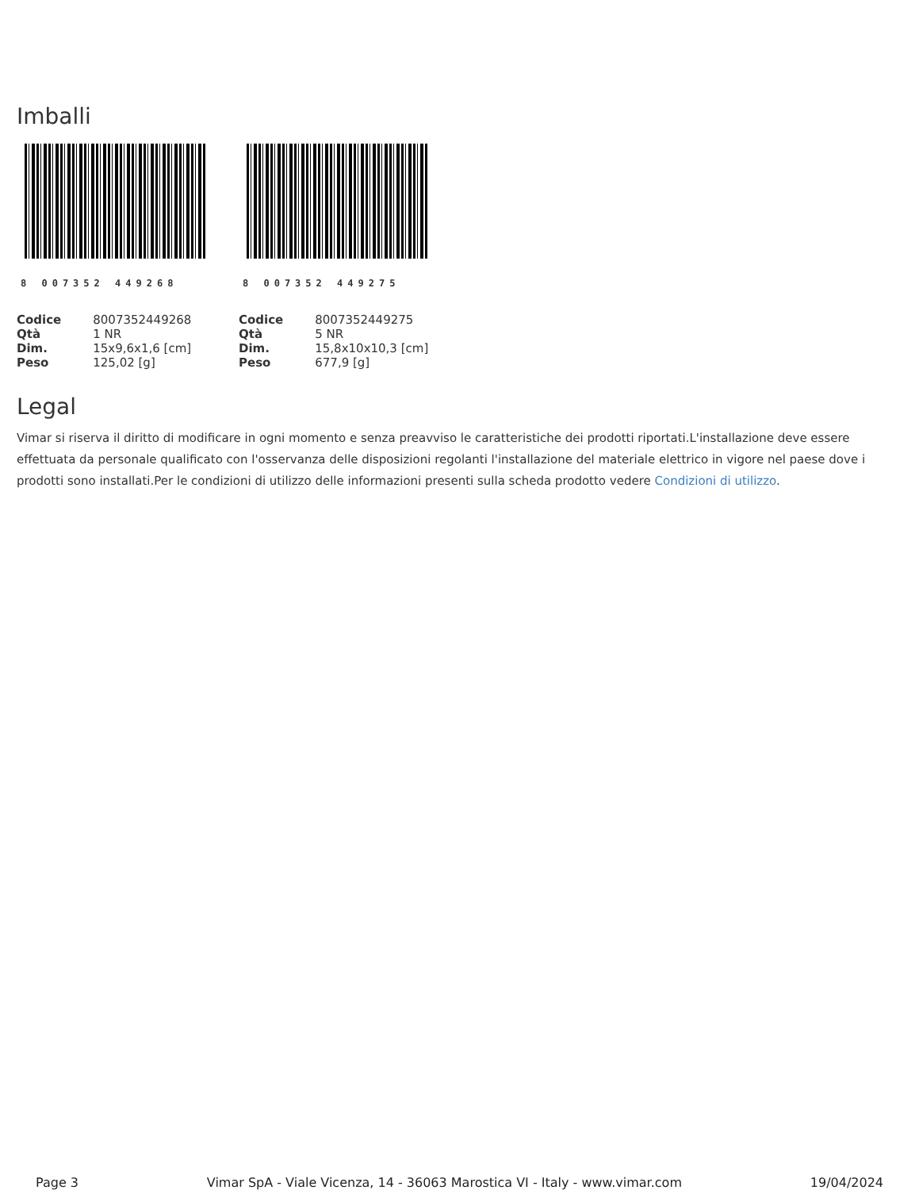Imballi
8 007352 449268
| Codice | 8007352449268 |
| Qtà | 1 NR |
| Dim. | 15x9,6x1,6 [cm] |
| Peso | 125,02 [g] |
8 007352 449275
| Codice | 8007352449275 |
| Qtà | 5 NR |
| Dim. | 15,8x10x10,3 [cm] |
| Peso | 677,9 [g] |
Legal
Vimar si riserva il diritto di modificare in ogni momento e senza preavviso le caratteristiche dei prodotti riportati.L'installazione deve essere effettuata da personale qualificato con l'osservanza delle disposizioni regolanti l'installazione del materiale elettrico in vigore nel paese dove i prodotti sono installati.Per le condizioni di utilizzo delle informazioni presenti sulla scheda prodotto vedere Condizioni di utilizzo.
Page 3 Vimar SpA - Viale Vicenza, 14 - 36063 Marostica VI - Italy - www.vimar.com 19/04/2024